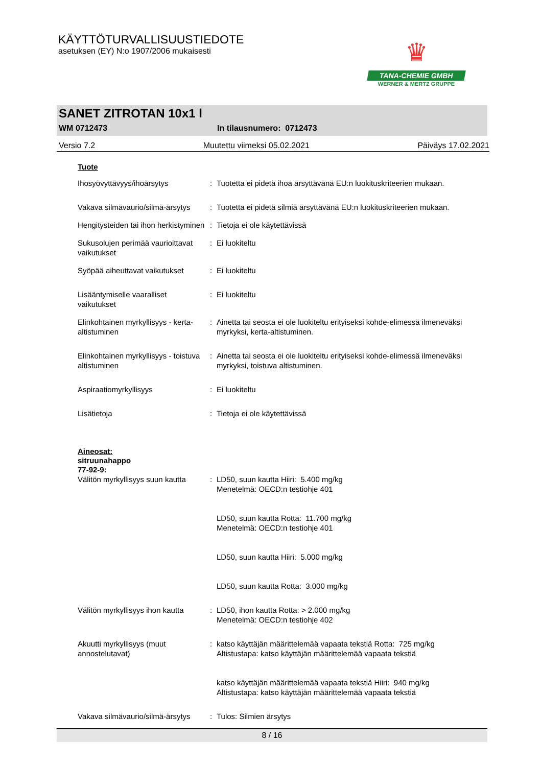KÄYTTÖTURVALLISUUSTIEDOTE
asetuksen (EY) N:o 1907/2006 mukaisesti
♛
TANA-CHEMIE GMBH
WERNER & MERTZ GRUPPE
SANET ZITROTAN 10x1 l
WM 0712473 In tilausnumero: 0712473
Versio 7.2 Muutettu viimeksi 05.02.2021 Päiväys 17.02.2021
Tuote
Ihosyövyttävyys/ihoärsytys : Tuotetta ei pidetä ihoa ärsyttävänä EU:n luokituskriteerien mukaan.
Vakava silmävaurio/silmä-ärsytys
: Tuotetta ei pidetä silmiä ärsyttävänä EU:n luokituskriteerien mukaan.
Hengitysteiden tai ihon herkistyminen
: Tietoja ei ole käytettävissä
Sukusolujen perimää vaurioittavat vaikutukset
: Ei luokiteltu
Syöpää aiheuttavat vaikutukset
: Ei luokiteltu
Lisääntymiselle vaaralliset vaikutukset
: Ei luokiteltu
Elinkohtainen myrkyllisyys - kerta-altistuminen
: Ainetta tai seosta ei ole luokiteltu erityiseksi kohde-elimessä ilmeneväksi myrkyksi, kerta-altistuminen.
Elinkohtainen myrkyllisyys - toistuva altistuminen
: Ainetta tai seosta ei ole luokiteltu erityiseksi kohde-elimessä ilmeneväksi myrkyksi, toistuva altistuminen.
Aspiraatiomyrkyllisyys : Ei luokiteltu
Lisätietoja : Tietoja ei ole käytettävissä
Aineosat:
sitruunahappo
77-92-9:
Välitön myrkyllisyys suun kautta
: LD50, suun kautta Hiiri: 5.400 mg/kg
Menetelmä: OECD:n testiohje 401
LD50, suun kautta Rotta: 11.700 mg/kg
Menetelmä: OECD:n testiohje 401
LD50, suun kautta Hiiri: 5.000 mg/kg
LD50, suun kautta Rotta: 3.000 mg/kg
Välitön myrkyllisyys ihon kautta
: LD50, ihon kautta Rotta: > 2.000 mg/kg
Menetelmä: OECD:n testiohje 402
Akuutti myrkyllisyys (muut annostelutavat)
: katso käyttäjän määrittelemää vapaata tekstiä Rotta: 725 mg/kg
Altistustapa: katso käyttäjän määrittelemää vapaata tekstiä
katso käyttäjän määrittelemää vapaata tekstiä Hiiri: 940 mg/kg
Altistustapa: katso käyttäjän määrittelemää vapaata tekstiä
Vakava silmävaurio/silmä-ärsytys
: Tulos: Silmien ärsytys
8 / 16